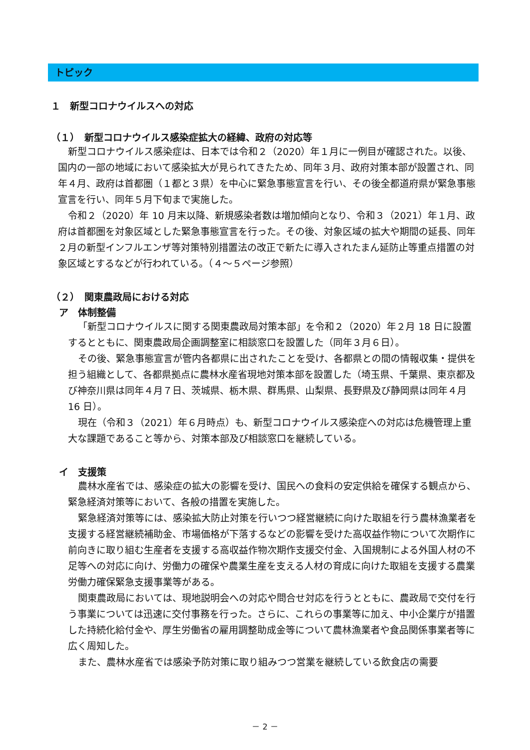トピック
１　新型コロナウイルスへの対応
（１）　新型コロナウイルス感染症拡大の経緯、政府の対応等
新型コロナウイルス感染症は、日本では令和２（2020）年１月に一例目が確認された。以後、国内の一部の地域において感染拡大が見られてきたため、同年３月、政府対策本部が設置され、同年４月、政府は首都圏（１都と３県）を中心に緊急事態宣言を行い、その後全都道府県が緊急事態宣言を行い、同年５月下旬まで実施した。
令和２（2020）年 10 月末以降、新規感染者数は増加傾向となり、令和３（2021）年１月、政府は首都圏を対象区域とした緊急事態宣言を行った。その後、対象区域の拡大や期間の延長、同年２月の新型インフルエンザ等対策特別措置法の改正で新たに導入されたまん延防止等重点措置の対象区域とするなどが行われている。（４～５ページ参照）
（２）　関東農政局における対応
ア　体制整備
「新型コロナウイルスに関する関東農政局対策本部」を令和２（2020）年２月 18 日に設置するとともに、関東農政局企画調整室に相談窓口を設置した（同年３月６日）。
その後、緊急事態宣言が管内各都県に出されたことを受け、各都県との間の情報収集・提供を担う組織として、各都県拠点に農林水産省現地対策本部を設置した（埼玉県、千葉県、東京都及び神奈川県は同年４月７日、茨城県、栃木県、群馬県、山梨県、長野県及び静岡県は同年４月 16 日）。
現在（令和３（2021）年６月時点）も、新型コロナウイルス感染症への対応は危機管理上重大な課題であること等から、対策本部及び相談窓口を継続している。
イ　支援策
農林水産省では、感染症の拡大の影響を受け、国民への食料の安定供給を確保する観点から、緊急経済対策等において、各般の措置を実施した。
緊急経済対策等には、感染拡大防止対策を行いつつ経営継続に向けた取組を行う農林漁業者を支援する経営継続補助金、市場価格が下落するなどの影響を受けた高収益作物について次期作に前向きに取り組む生産者を支援する高収益作物次期作支援交付金、入国規制による外国人材の不足等への対応に向け、労働力の確保や農業生産を支える人材の育成に向けた取組を支援する農業労働力確保緊急支援事業等がある。
関東農政局においては、現地説明会への対応や問合せ対応を行うとともに、農政局で交付を行う事業については迅速に交付事務を行った。さらに、これらの事業等に加え、中小企業庁が措置した持続化給付金や、厚生労働省の雇用調整助成金等について農林漁業者や食品関係事業者等に広く周知した。
また、農林水産省では感染予防対策に取り組みつつ営業を継続している飲食店の需要
－ 2 －